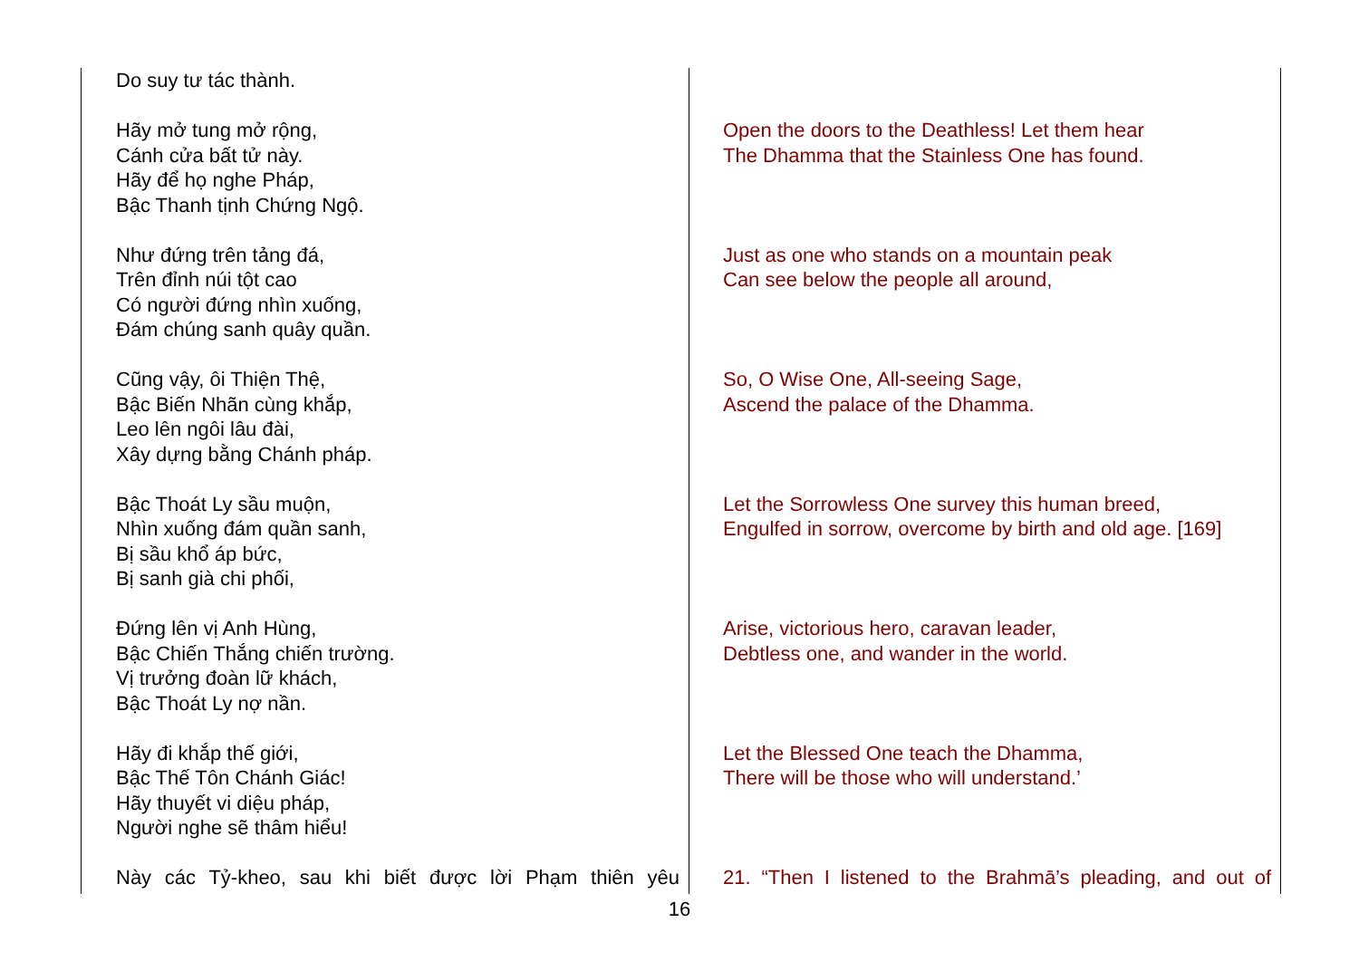| Do suy tư tác thành. | |
| Hãy mở tung mở rộng, Cánh cửa bất tử này. Hãy để họ nghe Pháp, Bậc Thanh tịnh Chứng Ngộ. | Open the doors to the Deathless! Let them hear The Dhamma that the Stainless One has found. |
| Như đứng trên tảng đá, Trên đỉnh núi tột cao Có người đứng nhìn xuống, Đám chúng sanh quây quần. | Just as one who stands on a mountain peak Can see below the people all around, |
| Cũng vậy, ôi Thiện Thệ, Bậc Biến Nhãn cùng khắp, Leo lên ngôi lâu đài, Xây dựng bằng Chánh pháp. | So, O Wise One, All-seeing Sage, Ascend the palace of the Dhamma. |
| Bậc Thoát Ly sầu muộn, Nhìn xuống đám quần sanh, Bị sầu khổ áp bức, Bị sanh già chi phối, | Let the Sorrowless One survey this human breed, Engulfed in sorrow, overcome by birth and old age. [169] |
| Đứng lên vị Anh Hùng, Bậc Chiến Thắng chiến trường. Vị trưởng đoàn lữ khách, Bậc Thoát Ly nợ nần. | Arise, victorious hero, caravan leader, Debtless one, and wander in the world. |
| Hãy đi khắp thế giới, Bậc Thế Tôn Chánh Giác! Hãy thuyết vi diệu pháp, Người nghe sẽ thâm hiểu! | Let the Blessed One teach the Dhamma, There will be those who will understand.’ |
| Này các Tỷ-kheo, sau khi biết được lời Phạm thiên yêu | 21. “Then I listened to the Brahmā’s pleading, and out of |
16